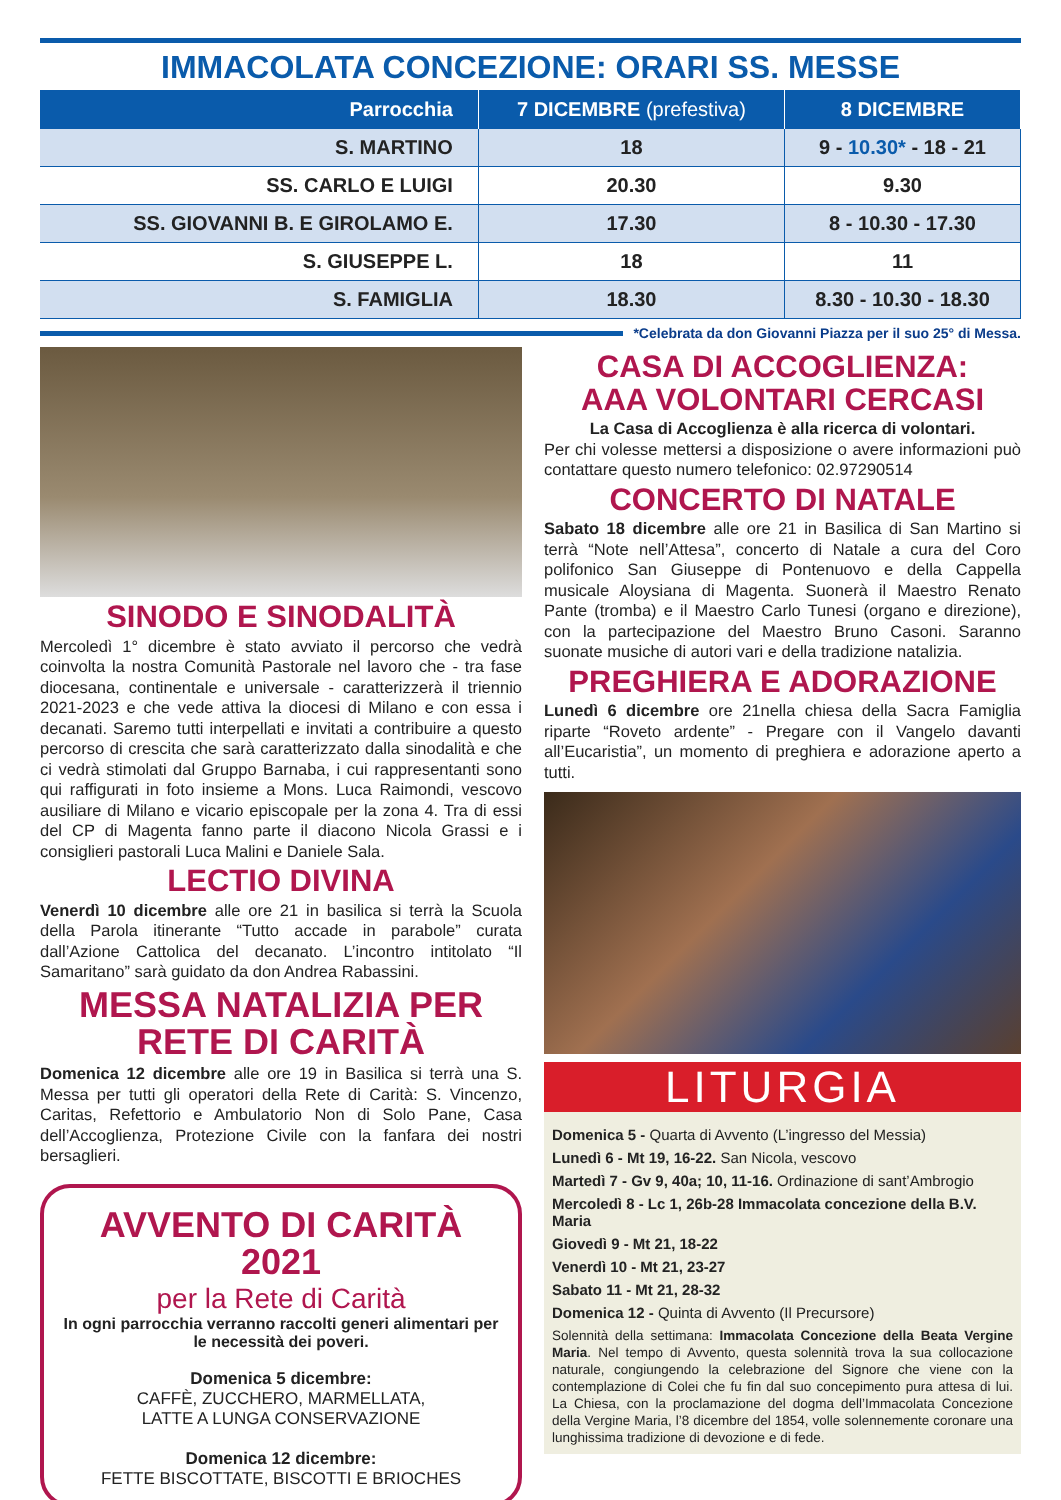IMMACOLATA CONCEZIONE: ORARI SS. MESSE
| Parrocchia | 7 DICEMBRE (prefestiva) | 8 DICEMBRE |
| --- | --- | --- |
| S. MARTINO | 18 | 9 - 10.30* - 18 - 21 |
| SS. CARLO E LUIGI | 20.30 | 9.30 |
| SS. GIOVANNI B. E GIROLAMO E. | 17.30 | 8 - 10.30 - 17.30 |
| S. GIUSEPPE L. | 18 | 11 |
| S. FAMIGLIA | 18.30 | 8.30 - 10.30 - 18.30 |
*Celebrata da don Giovanni Piazza per il suo 25° di Messa.
SINODO E SINODALITÀ
Mercoledì 1° dicembre è stato avviato il percorso che vedrà coinvolta la nostra Comunità Pastorale nel lavoro che - tra fase diocesana, continentale e universale - caratterizzerà il triennio 2021-2023 e che vede attiva la diocesi di Milano e con essa i decanati. Saremo tutti interpellati e invitati a contribuire a questo percorso di crescita che sarà caratterizzato dalla sinodalità e che ci vedrà stimolati dal Gruppo Barnaba, i cui rappresentanti sono qui raffigurati in foto insieme a Mons. Luca Raimondi, vescovo ausiliare di Milano e vicario episcopale per la zona 4. Tra di essi del CP di Magenta fanno parte il diacono Nicola Grassi e i consiglieri pastorali Luca Malini e Daniele Sala.
LECTIO DIVINA
Venerdì 10 dicembre alle ore 21 in basilica si terrà la Scuola della Parola itinerante “Tutto accade in parabole” curata dall’Azione Cattolica del decanato. L’incontro intitolato “Il Samaritano” sarà guidato da don Andrea Rabassini.
MESSA NATALIZIA PER RETE DI CARITÀ
Domenica 12 dicembre alle ore 19 in Basilica si terrà una S. Messa per tutti gli operatori della Rete di Carità: S. Vincenzo, Caritas, Refettorio e Ambulatorio Non di Solo Pane, Casa dell’Accoglienza, Protezione Civile con la fanfara dei nostri bersaglieri.
AVVENTO DI CARITÀ 2021
per la Rete di Carità
In ogni parrocchia verranno raccolti generi alimentari per le necessità dei poveri.
Domenica 5 dicembre:
CAFFÈ, ZUCCHERO, MARMELLATA,
LATTE A LUNGA CONSERVAZIONE
Domenica 12 dicembre:
FETTE BISCOTTATE, BISCOTTI E BRIOCHES
CASA DI ACCOGLIENZA:
AAA VOLONTARI CERCASI
La Casa di Accoglienza è alla ricerca di volontari.
Per chi volesse mettersi a disposizione o avere informazioni può contattare questo numero telefonico: 02.97290514
CONCERTO DI NATALE
Sabato 18 dicembre alle ore 21 in Basilica di San Martino si terrà “Note nell’Attesa”, concerto di Natale a cura del Coro polifonico San Giuseppe di Pontenuovo e della Cappella musicale Aloysiana di Magenta. Suonerà il Maestro Renato Pante (tromba) e il Maestro Carlo Tunesi (organo e direzione), con la partecipazione del Maestro Bruno Casoni. Saranno suonate musiche di autori vari e della tradizione natalizia.
PREGHIERA E ADORAZIONE
Lunedì 6 dicembre ore 21nella chiesa della Sacra Famiglia riparte “Roveto ardente” - Pregare con il Vangelo davanti all’Eucaristia”, un momento di preghiera e adorazione aperto a tutti.
LITURGIA
Domenica 5 - Quarta di Avvento (L’ingresso del Messia)
Lunedì 6 - Mt 19, 16-22. San Nicola, vescovo
Martedì 7 - Gv 9, 40a; 10, 11-16. Ordinazione di sant’Ambrogio
Mercoledì 8 - Lc 1, 26b-28 Immacolata concezione della B.V. Maria
Giovedì 9 - Mt 21, 18-22
Venerdì 10 - Mt 21, 23-27
Sabato 11 - Mt 21, 28-32
Domenica 12 - Quinta di Avvento (Il Precursore)
Solennità della settimana: Immacolata Concezione della Beata Vergine Maria. Nel tempo di Avvento, questa solennità trova la sua collocazione naturale, congiungendo la celebrazione del Signore che viene con la contemplazione di Colei che fu fin dal suo concepimento pura attesa di lui. La Chiesa, con la proclamazione del dogma dell’Immacolata Concezione della Vergine Maria, l’8 dicembre del 1854, volle solennemente coronare una lunghissima tradizione di devozione e di fede.